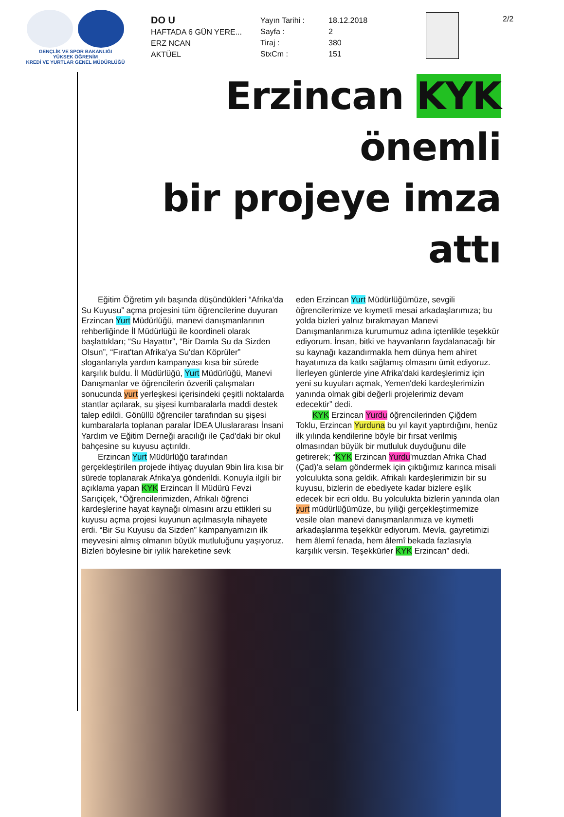GENÇLİK VE SPOR BAKANLIĞI
YÜKSEK ÖĞRENİM
KREDİ VE YURTLAR GENEL MÜDÜRLÜĞÜ
DO U
HAFTADA 6 GÜN YERE...
ERZ NCAN
AKTÜEL
Yayın Tarihi :
Sayfa :
Tiraj :
StxCm :
18.12.2018
2
380
151
2/2
Erzincan KYK önemli
bir projeye imza attı
Eğitim Öğretim yılı başında düşündükleri “Afrika'da Su Kuyusu” açma projesini tüm öğrencilerine duyuran Erzincan Yurt Müdürlüğü, manevi danışmanlarının rehberliğinde İl Müdürlüğü ile koordineli olarak başlattıkları; “Su Hayattır”, “Bir Damla Su da Sizden Olsun”, “Fırat'tan Afrika'ya Su'dan Köprüler” sloganlarıyla yardım kampanyası kısa bir sürede karşılık buldu. İl Müdürlüğü, Yurt Müdürlüğü, Manevi Danışmanlar ve öğrencilerin özverili çalışmaları sonucunda yurt yerleşkesi içerisindeki çeşitli noktalarda stantlar açılarak, su şişesi kumbaralarla maddi destek talep edildi. Gönüllü öğrenciler tarafından su şişesi kumbaralarla toplanan paralar İDEA Uluslararası İnsani Yardım ve Eğitim Derneği aracılığı ile Çad'daki bir okul bahçesine su kuyusu açtırıldı.
Erzincan Yurt Müdürlüğü tarafından gerçekleştirilen projede ihtiyaç duyulan 9bin lira kısa bir sürede toplanarak Afrika'ya gönderildi. Konuyla ilgili bir açıklama yapan KYK Erzincan İl Müdürü Fevzi Sarıçiçek, “Öğrencilerimizden, Afrikalı öğrenci kardeşlerine hayat kaynağı olmasını arzu ettikleri su kuyusu açma projesi kuyunun açılmasıyla nihayete erdi. “Bir Su Kuyusu da Sizden” kampanyamızın ilk meyvesini almış olmanın büyük mutluluğunu yaşıyoruz. Bizleri böylesine bir iyilik hareketine sevk
eden Erzincan Yurt Müdürlüğümüze, sevgili öğrencilerimize ve kıymetli mesai arkadaşlarımıza; bu yolda bizleri yalnız bırakmayan Manevi Danışmanlarımıza kurumumuz adına içtenlikle teşekkür ediyorum. İnsan, bitki ve hayvanların faydalanacağı bir su kaynağı kazandırmakla hem dünya hem ahiret hayatımıza da katkı sağlamış olmasını ümit ediyoruz. İlerleyen günlerde yine Afrika'daki kardeşlerimiz için yeni su kuyuları açmak, Yemen'deki kardeşlerimizin yanında olmak gibi değerli projelerimiz devam edecektir” dedi.
KYK Erzincan Yurdu öğrencilerinden Çiğdem Toklu, Erzincan Yurduna bu yıl kayıt yaptırdığını, henüz ilk yılında kendilerine böyle bir fırsat verilmiş olmasından büyük bir mutluluk duyduğunu dile getirerek; “KYK Erzincan Yurdu'muzdan Afrika Chad (Çad)'a selam göndermek için çıktığımız karınca misali yolculukta sona geldik. Afrikalı kardeşlerimizin bir su kuyusu, bizlerin de ebediyete kadar bizlere eşlik edecek bir ecri oldu. Bu yolculukta bizlerin yanında olan yurt müdürlüğümüze, bu iyiliği gerçekleştirmemize vesile olan manevi danışmanlarımıza ve kıymetli arkadaşlarıma teşekkür ediyorum. Mevla, gayretimizi hem âlemî fenada, hem âlemî bekada fazlasıyla karşılık versin. Teşekkürler KYK Erzincan” dedi.